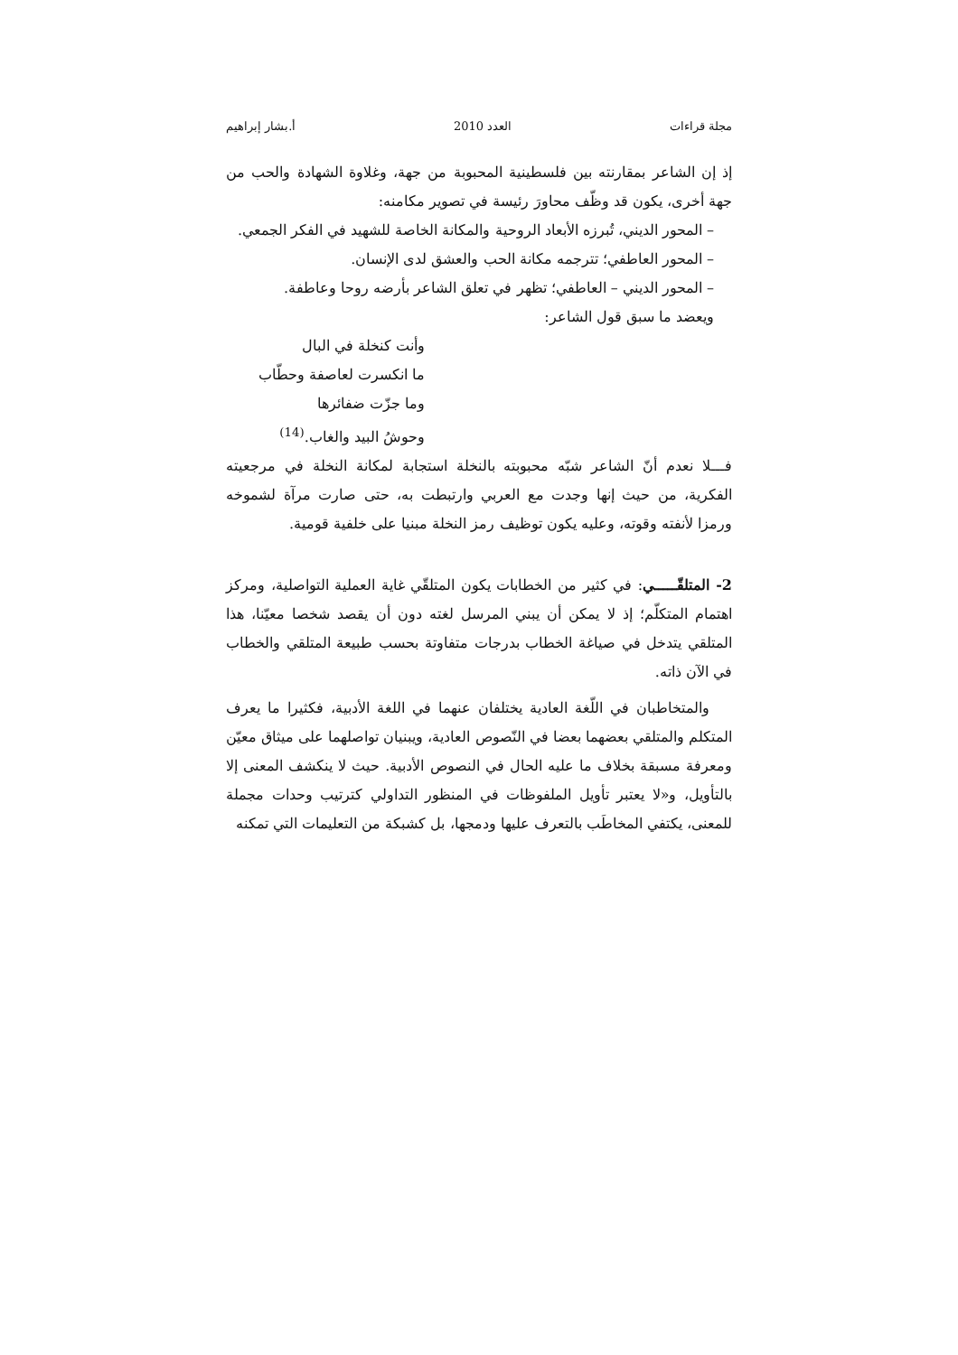مجلة قراءات العدد 2010 أ.بشار إبراهيم
إذ إن الشاعر بمقارنته بين فلسطينية المحبوبة من جهة، وغلاوة الشهادة والحب من جهة أخرى، يكون قد وظّف محاورَ رئيسة في تصوير مكامنه:
– المحور الديني، تُبرزه الأبعاد الروحية والمكانة الخاصة للشهيد في الفكر الجمعي.
– المحور العاطفي؛ تترجمه مكانة الحب والعشق لدى الإنسان.
– المحور الديني – العاطفي؛ تظهر في تعلق الشاعر بأرضه روحا وعاطفة.
ويعضد ما سبق قول الشاعر:
وأنت كنخلة في البال
ما انكسرت لعاصفة وحطّاب
وما جزّت ضفائرها
وحوشُ البيد والغاب.<sup>(14)</sup>
فـــلا نعدم أنّ الشاعر شبّه محبوبته بالنخلة استجابة لمكانة النخلة في مرجعيته الفكرية، من حيث إنها وجدت مع العربي وارتبطت به، حتى صارت مرآة لشموخه ورمزا لأنفته وقوته، وعليه يكون توظيف رمز النخلة مبنيا على خلفية قومية.
2- المتلقّـــــي: في كثير من الخطابات يكون المتلقّي غاية العملية التواصلية، ومركز اهتمام المتكلّم؛ إذ لا يمكن أن يبني المرسل لغته دون أن يقصد شخصا معيّنا، هذا المتلقي يتدخل في صياغة الخطاب بدرجات متفاوتة بحسب طبيعة المتلقي والخطاب في الآن ذاته.
والمتخاطبان في اللّغة العادية يختلفان عنهما في اللغة الأدبية، فكثيرا ما يعرف المتكلم والمتلقي بعضهما بعضا في النّصوص العادية، ويبنيان تواصلهما على ميثاق معيّن ومعرفة مسبقة بخلاف ما عليه الحال في النصوص الأدبية. حيث لا ينكشف المعنى إلا بالتأويل، و«لا يعتبر تأويل الملفوظات في المنظور التداولي كترتيب وحدات مجملة للمعنى، يكتفي المخاطَب بالتعرف عليها ودمجها، بل كشبكة من التعليمات التي تمكنه